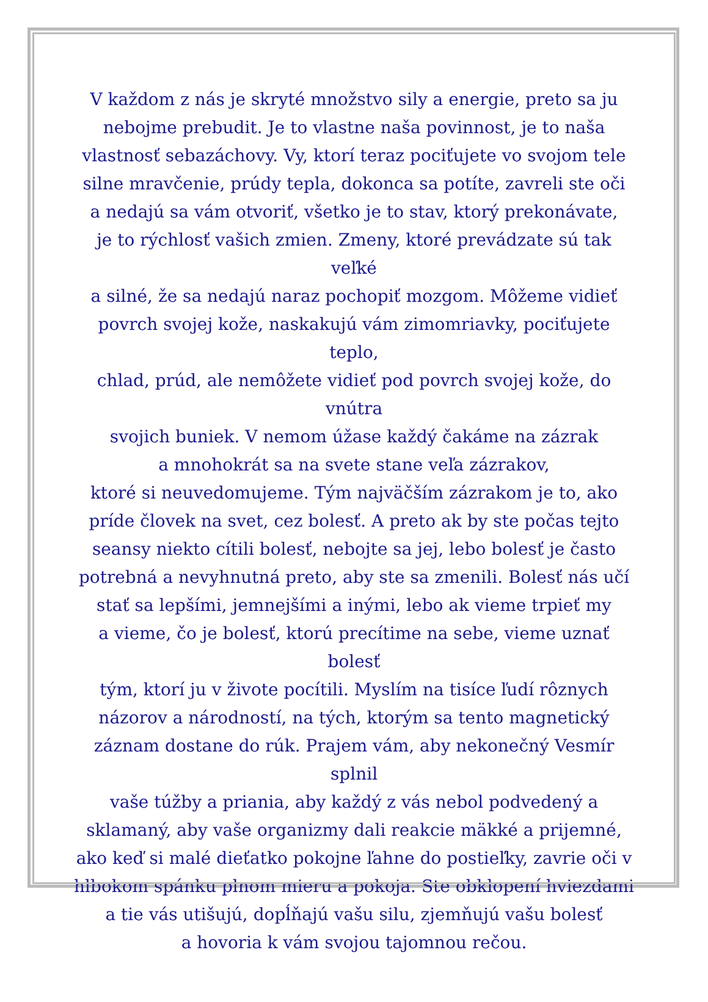V každom z nás je skryté množstvo sily a energie, preto sa ju
nebojme prebudit. Je to vlastne naša povinnost, je to naša
vlastnosť sebazáchovy. Vy, ktorí teraz pociťujete vo svojom tele
silne mravčenie, prúdy tepla, dokonca sa potíte, zavreli ste oči
a nedajú sa vám otvoriť, všetko je to stav, ktorý prekonávate,
je to rýchlosť vašich zmien. Zmeny, ktoré prevádzate sú tak veľké
a silné, že sa nedajú naraz pochopiť mozgom. Môžeme vidieť
povrch svojej kože, naskakujú vám zimomriavky, pociťujete teplo,
chlad, prúd, ale nemôžete vidieť pod povrch svojej kože, do vnútra
svojich buniek. V nemom úžase každý čakáme na zázrak
a mnohokrát sa na svete stane veľa zázrakov,
ktoré si neuvedomujeme. Tým najväčším zázrakom je to, ako
príde človek na svet, cez bolesť. A preto ak by ste počas tejto
seansy niekto cítili bolesť, nebojte sa jej, lebo bolesť je často
potrebná a nevyhnutná preto, aby ste sa zmenili. Bolesť nás učí
stať sa lepšími, jemnejšími a inými, lebo ak vieme trpieť my
a vieme, čo je bolesť, ktorú precítime na sebe, vieme uznať bolesť
tým, ktorí ju v živote pocítili. Myslím na tisíce ľudí rôznych
názorov a národností, na tých, ktorým sa tento magnetický
záznam dostane do rúk. Prajem vám, aby nekonečný Vesmír splnil
vaše túžby a priania, aby každý z vás nebol podvedený a
sklamaný, aby vaše organizmy dali reakcie mäkké a prijemné,
ako keď si malé dieťatko pokojne ľahne do postieľky, zavrie oči v
hlbokom spánku plnom mieru a pokoja. Ste obklopení hviezdami
a tie vás utišujú, dopĺňajú vašu silu, zjemňujú vašu bolesť
a hovoria k vám svojou tajomnou rečou.